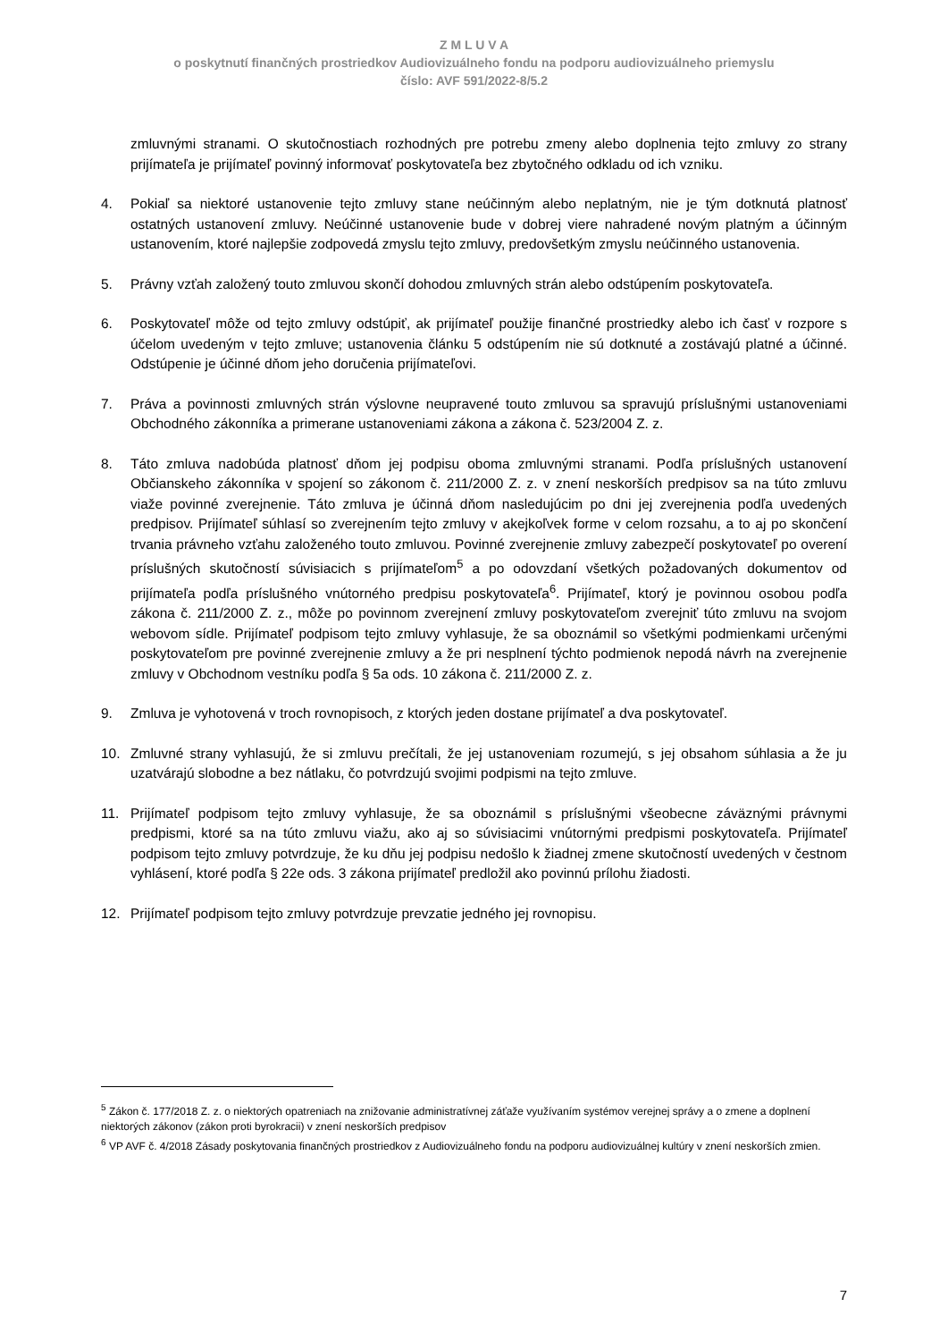Z M L U V A
o poskytnutí finančných prostriedkov Audiovizuálneho fondu na podporu audiovizuálneho priemyslu
číslo: AVF 591/2022-8/5.2
zmluvnými stranami. O skutočnostiach rozhodných pre potrebu zmeny alebo doplnenia tejto zmluvy zo strany prijímateľa je prijímateľ povinný informovať poskytovateľa bez zbytočného odkladu od ich vzniku.
4. Pokiaľ sa niektoré ustanovenie tejto zmluvy stane neúčinným alebo neplatným, nie je tým dotknutá platnosť ostatných ustanovení zmluvy. Neúčinné ustanovenie bude v dobrej viere nahradené novým platným a účinným ustanovením, ktoré najlepšie zodpovedá zmyslu tejto zmluvy, predovšetkým zmyslu neúčinného ustanovenia.
5. Právny vzťah založený touto zmluvou skončí dohodou zmluvných strán alebo odstúpením poskytovateľa.
6. Poskytovateľ môže od tejto zmluvy odstúpiť, ak prijímateľ použije finančné prostriedky alebo ich časť v rozpore s účelom uvedeným v tejto zmluve; ustanovenia článku 5 odstúpením nie sú dotknuté a zostávajú platné a účinné. Odstúpenie je účinné dňom jeho doručenia prijímateľovi.
7. Práva a povinnosti zmluvných strán výslovne neupravené touto zmluvou sa spravujú príslušnými ustanoveniami Obchodného zákonníka a primerane ustanoveniami zákona a zákona č. 523/2004 Z. z.
8. Táto zmluva nadobúda platnosť dňom jej podpisu oboma zmluvnými stranami. Podľa príslušných ustanovení Občianskeho zákonníka v spojení so zákonom č. 211/2000 Z. z. v znení neskorších predpisov sa na túto zmluvu viaže povinné zverejnenie. Táto zmluva je účinná dňom nasledujúcim po dni jej zverejnenia podľa uvedených predpisov. Prijímateľ súhlasí so zverejnením tejto zmluvy v akejkoľvek forme v celom rozsahu, a to aj po skončení trvania právneho vzťahu založeného touto zmluvou. Povinné zverejnenie zmluvy zabezpečí poskytovateľ po overení príslušných skutočností súvisiacich s prijímateľom<sup>5</sup> a po odovzdaní všetkých požadovaných dokumentov od prijímateľa podľa príslušného vnútorného predpisu poskytovateľa<sup>6</sup>. Prijímateľ, ktorý je povinnou osobou podľa zákona č. 211/2000 Z. z., môže po povinnom zverejnení zmluvy poskytovateľom zverejniť túto zmluvu na svojom webovom sídle. Prijímateľ podpisom tejto zmluvy vyhlasuje, že sa oboznámil so všetkými podmienkami určenými poskytovateľom pre povinné zverejnenie zmluvy a že pri nesplnení týchto podmienok nepodá návrh na zverejnenie zmluvy v Obchodnom vestníku podľa § 5a ods. 10 zákona č. 211/2000 Z. z.
9. Zmluva je vyhotovená v troch rovnopisoch, z ktorých jeden dostane prijímateľ a dva poskytovateľ.
10. Zmluvné strany vyhlasujú, že si zmluvu prečítali, že jej ustanoveniam rozumejú, s jej obsahom súhlasia a že ju uzatvárajú slobodne a bez nátlaku, čo potvrdzujú svojimi podpismi na tejto zmluve.
11. Prijímateľ podpisom tejto zmluvy vyhlasuje, že sa oboznámil s príslušnými všeobecne záväznými právnymi predpismi, ktoré sa na túto zmluvu viažu, ako aj so súvisiacimi vnútornými predpismi poskytovateľa. Prijímateľ podpisom tejto zmluvy potvrdzuje, že ku dňu jej podpisu nedošlo k žiadnej zmene skutočností uvedených v čestnom vyhlásení, ktoré podľa § 22e ods. 3 zákona prijímateľ predložil ako povinnú prílohu žiadosti.
12. Prijímateľ podpisom tejto zmluvy potvrdzuje prevzatie jedného jej rovnopisu.
<sup>5</sup> Zákon č. 177/2018 Z. z. o niektorých opatreniach na znižovanie administratívnej záťaže využívaním systémov verejnej správy a o zmene a doplnení niektorých zákonov (zákon proti byrokracii) v znení neskorších predpisov
<sup>6</sup> VP AVF č. 4/2018 Zásady poskytovania finančných prostriedkov z Audiovizuálneho fondu na podporu audiovizuálnej kultúry v znení neskorších zmien.
7